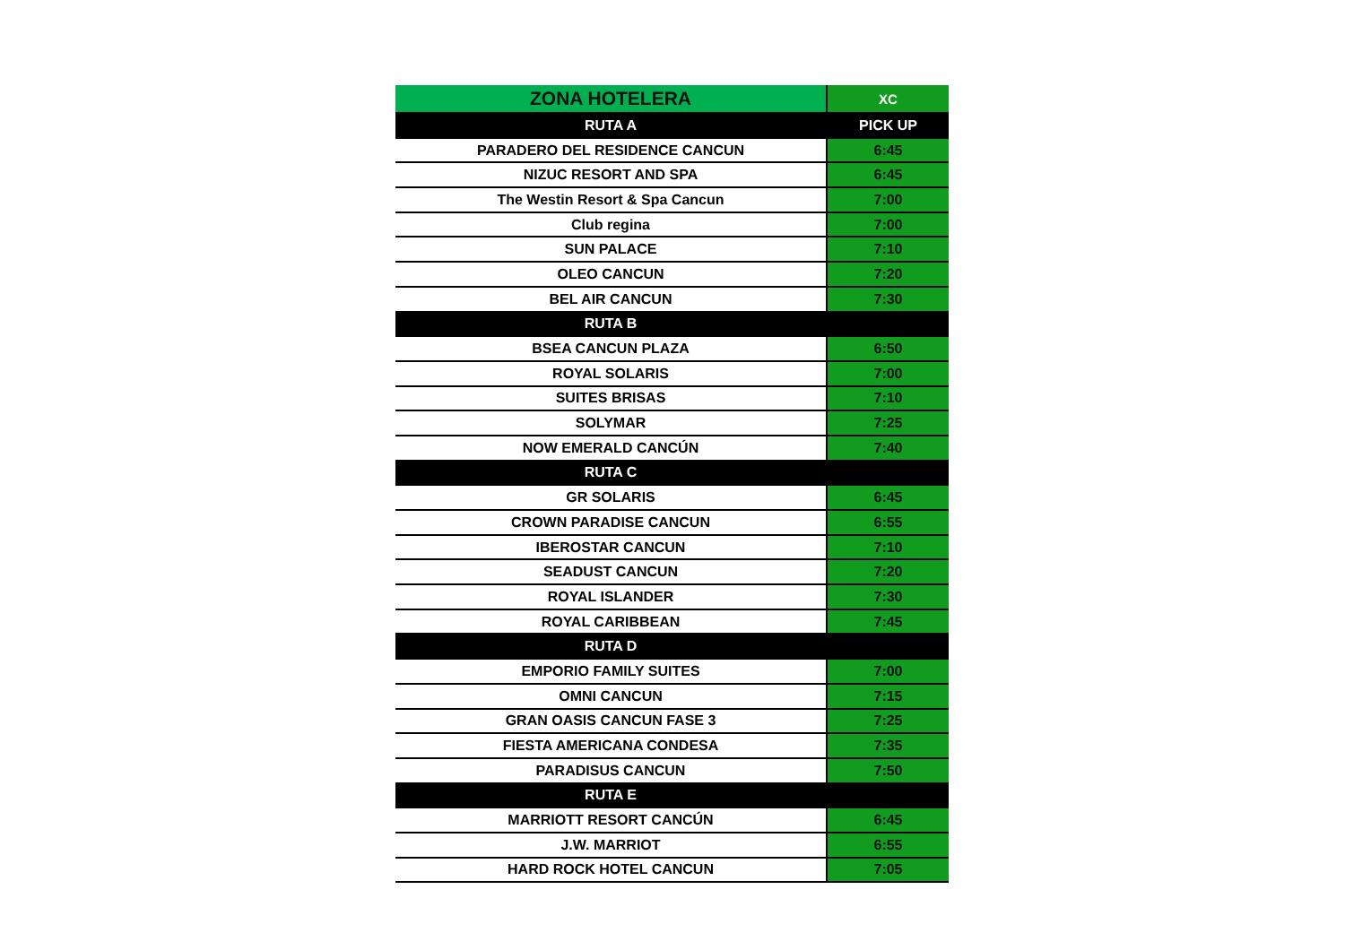| ZONA HOTELERA | XC |
| RUTA A | PICK UP |
| PARADERO DEL RESIDENCE CANCUN | 6:45 |
| NIZUC RESORT AND SPA | 6:45 |
| The Westin Resort & Spa Cancun | 7:00 |
| Club regina | 7:00 |
| SUN PALACE | 7:10 |
| OLEO CANCUN | 7:20 |
| BEL AIR CANCUN | 7:30 |
| RUTA B | |
| BSEA CANCUN PLAZA | 6:50 |
| ROYAL SOLARIS | 7:00 |
| SUITES BRISAS | 7:10 |
| SOLYMAR | 7:25 |
| NOW EMERALD CANCÚN | 7:40 |
| RUTA C | |
| GR SOLARIS | 6:45 |
| CROWN PARADISE CANCUN | 6:55 |
| IBEROSTAR CANCUN | 7:10 |
| SEADUST CANCUN | 7:20 |
| ROYAL ISLANDER | 7:30 |
| ROYAL CARIBBEAN | 7:45 |
| RUTA D | |
| EMPORIO FAMILY SUITES | 7:00 |
| OMNI CANCUN | 7:15 |
| GRAN OASIS CANCUN FASE 3 | 7:25 |
| FIESTA AMERICANA CONDESA | 7:35 |
| PARADISUS CANCUN | 7:50 |
| RUTA E | |
| MARRIOTT RESORT CANCÚN | 6:45 |
| J.W. MARRIOT | 6:55 |
| HARD ROCK HOTEL CANCUN | 7:05 |